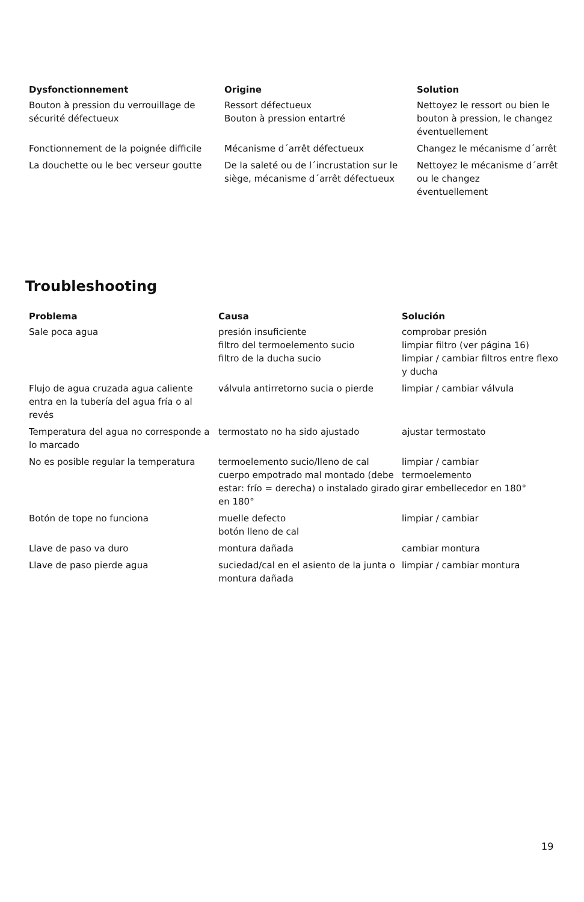| Dysfonctionnement | Origine | Solution |
| --- | --- | --- |
| Bouton à pression du verrouillage de sécurité défectueux | Ressort défectueux Bouton à pression entartré | Nettoyez le ressort ou bien le bouton à pression, le changez éventuellement |
| Fonctionnement de la poignée difficile | Mécanisme d´arrêt défectueux | Changez le mécanisme d´arrêt |
| La douchette ou le bec verseur goutte | De la saleté ou de l´incrustation sur le siège, mécanisme d´arrêt défectueux | Nettoyez le mécanisme d´arrêt ou le changez éventuellement |
Troubleshooting
| Problema | Causa | Solución |
| --- | --- | --- |
| Sale poca agua | presión insuficiente filtro del termoelemento sucio filtro de la ducha sucio | comprobar presión limpiar filtro (ver página 16) limpiar / cambiar filtros entre flexo y ducha |
| Flujo de agua cruzada agua caliente entra en la tubería del agua fría o al revés | válvula antirretorno sucia o pierde | limpiar / cambiar válvula |
| Temperatura del agua no corresponde a lo marcado | termostato no ha sido ajustado | ajustar termostato |
| No es posible regular la temperatura | termoelemento sucio/lleno de cal cuerpo empotrado mal montado (debe estar: frío = derecha) o instalado girado en 180° | limpiar / cambiar termoelemento girar embellecedor en 180° |
| Botón de tope no funciona | muelle defecto botón lleno de cal | limpiar / cambiar |
| Llave de paso va duro | montura dañada | cambiar montura |
| Llave de paso pierde agua | suciedad/cal en el asiento de la junta o montura dañada | limpiar / cambiar montura |
19